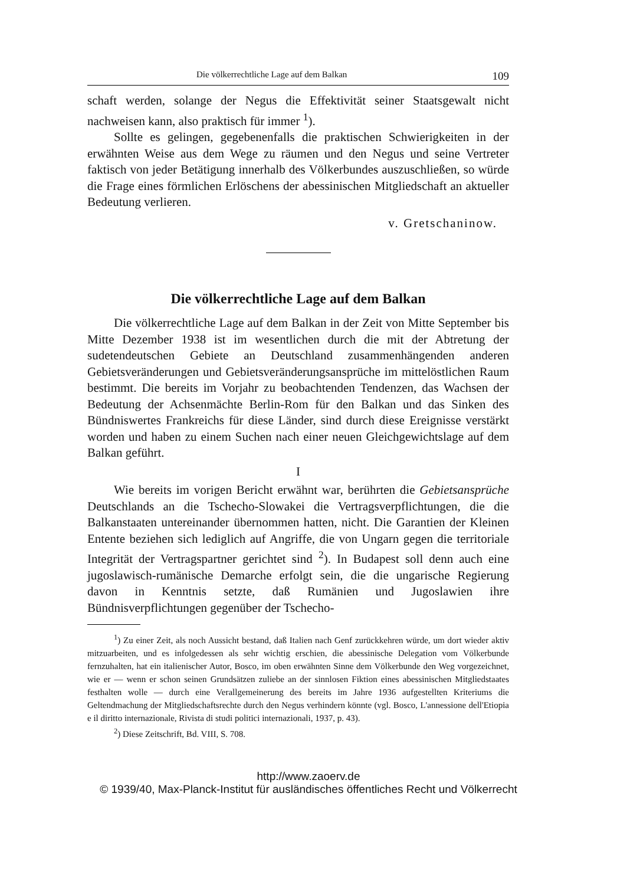Die völkerrechtliche Lage auf dem Balkan 109
schaft werden, solange der Negus die Effektivität seiner Staatsgewalt nicht nachweisen kann, also praktisch für immer <sup>1</sup>).
Sollte es gelingen, gegebenenfalls die praktischen Schwierigkeiten in der erwähnten Weise aus dem Wege zu räumen und den Negus und seine Vertreter faktisch von jeder Betätigung innerhalb des Völkerbundes auszuschließen, so würde die Frage eines förmlichen Erlöschens der abessinischen Mitgliedschaft an aktueller Bedeutung verlieren.
v. Gretschaninow.
Die völkerrechtliche Lage auf dem Balkan
Die völkerrechtliche Lage auf dem Balkan in der Zeit von Mitte September bis Mitte Dezember 1938 ist im wesentlichen durch die mit der Abtretung der sudetendeutschen Gebiete an Deutschland zusammenhängenden anderen Gebietsveränderungen und Gebietsveränderungsansprüche im mittelöstlichen Raum bestimmt. Die bereits im Vorjahr zu beobachtenden Tendenzen, das Wachsen der Bedeutung der Achsenmächte Berlin-Rom für den Balkan und das Sinken des Bündniswertes Frankreichs für diese Länder, sind durch diese Ereignisse verstärkt worden und haben zu einem Suchen nach einer neuen Gleichgewichtslage auf dem Balkan geführt.
I
Wie bereits im vorigen Bericht erwähnt war, berührten die Gebietsansprüche Deutschlands an die Tschecho-Slowakei die Vertragsverpflichtungen, die die Balkanstaaten untereinander übernommen hatten, nicht. Die Garantien der Kleinen Entente beziehen sich lediglich auf Angriffe, die von Ungarn gegen die territoriale Integrität der Vertragspartner gerichtet sind <sup>2</sup>). In Budapest soll denn auch eine jugoslawisch-rumänische Demarche erfolgt sein, die die ungarische Regierung davon in Kenntnis setzte, daß Rumänien und Jugoslawien ihre Bündnisverpflichtungen gegenüber der Tschecho-
<sup>1</sup>) Zu einer Zeit, als noch Aussicht bestand, daß Italien nach Genf zurückkehren würde, um dort wieder aktiv mitzuarbeiten, und es infolgedessen als sehr wichtig erschien, die abessinische Delegation vom Völkerbunde fernzuhalten, hat ein italienischer Autor, Bosco, im oben erwähnten Sinne dem Völkerbunde den Weg vorgezeichnet, wie er — wenn er schon seinen Grundsätzen zuliebe an der sinnlosen Fiktion eines abessinischen Mitgliedstaates festhalten wolle — durch eine Verallgemeinerung des bereits im Jahre 1936 aufgestellten Kriteriums die Geltendmachung der Mitgliedschaftsrechte durch den Negus verhindern könnte (vgl. Bosco, L'annessione dell'Etiopia e il diritto internazionale, Rivista di studi politici internazionali, 1937, p. 43).
<sup>2</sup>) Diese Zeitschrift, Bd. VIII, S. 708.
http://www.zaoerv.de
© 1939/40, Max-Planck-Institut für ausländisches öffentliches Recht und Völkerrecht